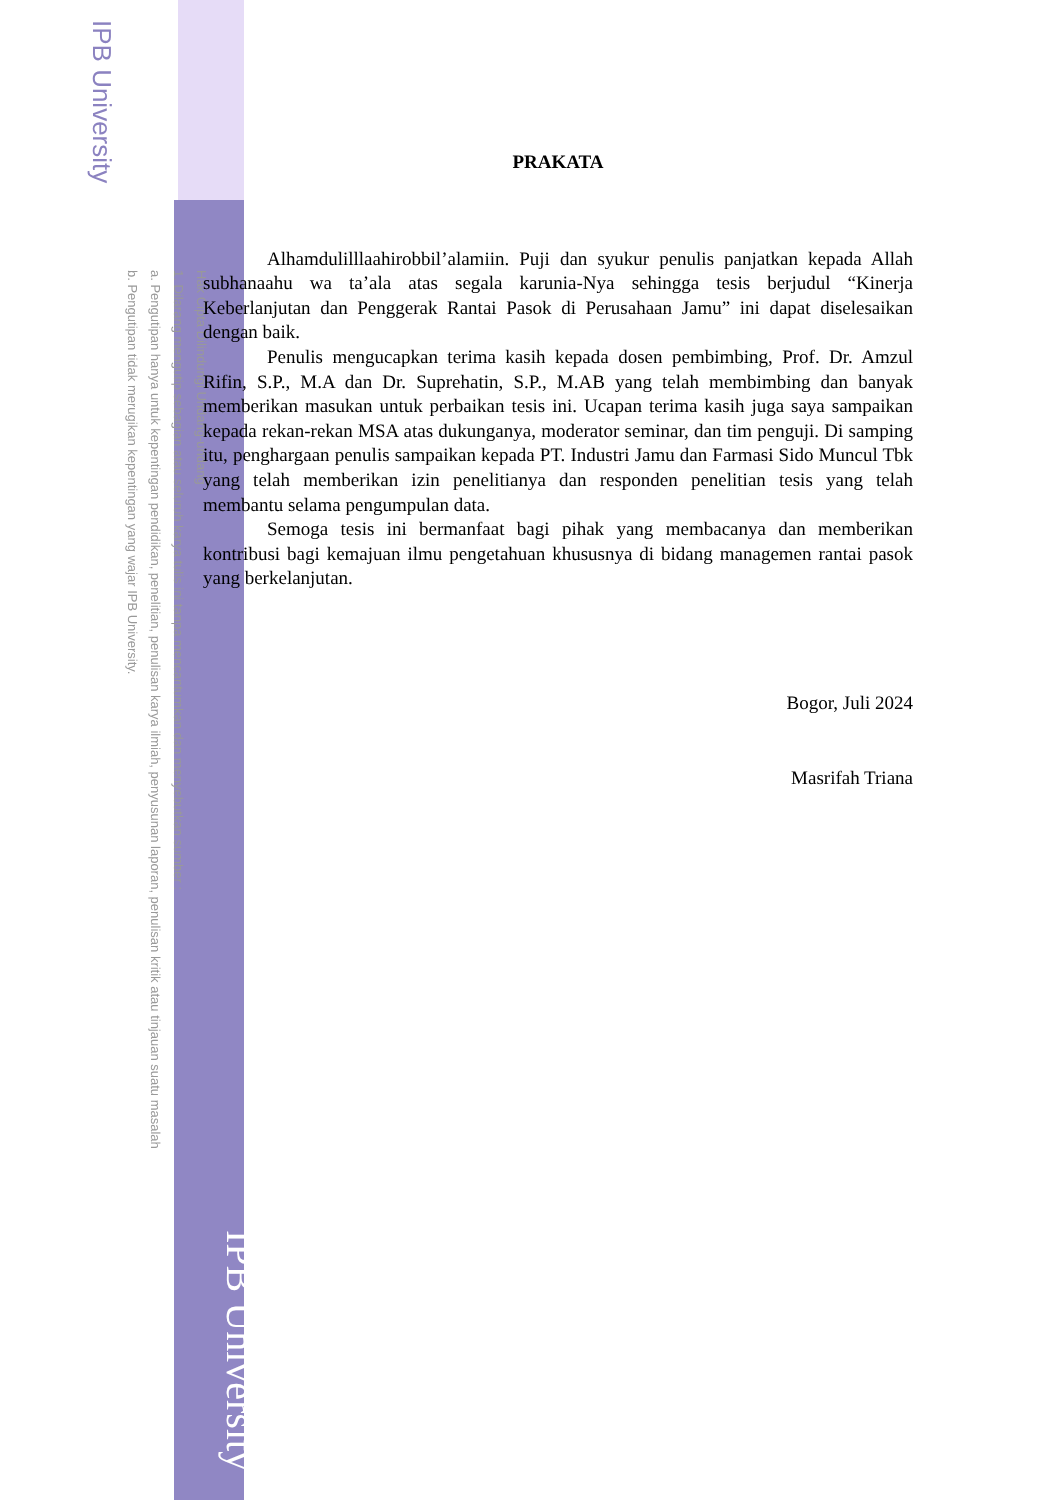IPB University
Hak Cipta Dilindungi Undang-undang
1. Dilarang mengutip sebagian atau seluruh karya tulis ini tanpa mencantumkan dan menyebutkan sumber :
a. Pengutipan hanya untuk kepentingan pendidikan, penelitian, penulisan karya ilmiah, penyusunan laporan, penulisan kritik atau tinjauan suatu masalah
b. Pengutipan tidak merugikan kepentingan yang wajar IPB University.
IPB University
PRAKATA
Alhamdulilllaahirobbil’alamiin. Puji dan syukur penulis panjatkan kepada Allah subhanaahu wa ta’ala atas segala karunia-Nya sehingga tesis berjudul “Kinerja Keberlanjutan dan Penggerak Rantai Pasok di Perusahaan Jamu” ini dapat diselesaikan dengan baik.
Penulis mengucapkan terima kasih kepada dosen pembimbing, Prof. Dr. Amzul Rifin, S.P., M.A dan Dr. Suprehatin, S.P., M.AB yang telah membimbing dan banyak memberikan masukan untuk perbaikan tesis ini. Ucapan terima kasih juga saya sampaikan kepada rekan-rekan MSA atas dukunganya, moderator seminar, dan tim penguji. Di samping itu, penghargaan penulis sampaikan kepada PT. Industri Jamu dan Farmasi Sido Muncul Tbk yang telah memberikan izin penelitianya dan responden penelitian tesis yang telah membantu selama pengumpulan data.
Semoga tesis ini bermanfaat bagi pihak yang membacanya dan memberikan kontribusi bagi kemajuan ilmu pengetahuan khususnya di bidang managemen rantai pasok yang berkelanjutan.
Bogor, Juli 2024
Masrifah Triana